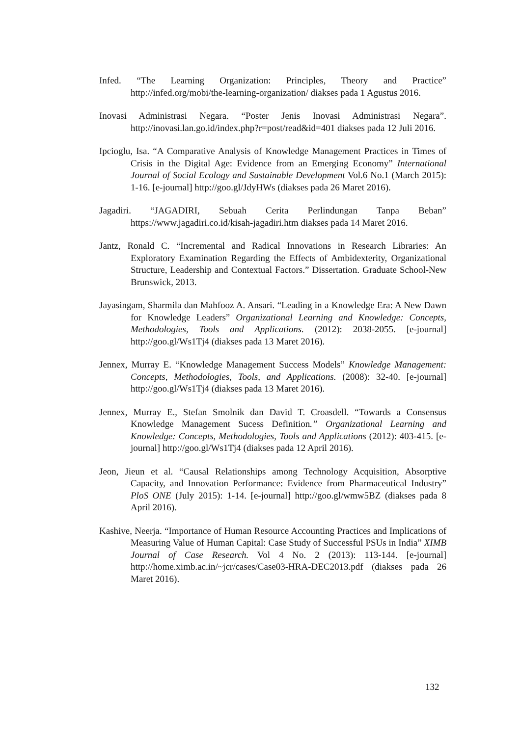Infed. “The Learning Organization: Principles, Theory and Practice” http://infed.org/mobi/the-learning-organization/ diakses pada 1 Agustus 2016.
Inovasi Administrasi Negara. “Poster Jenis Inovasi Administrasi Negara”. http://inovasi.lan.go.id/index.php?r=post/read&id=401 diakses pada 12 Juli 2016.
Ipcioglu, Isa. “A Comparative Analysis of Knowledge Management Practices in Times of Crisis in the Digital Age: Evidence from an Emerging Economy” International Journal of Social Ecology and Sustainable Development Vol.6 No.1 (March 2015): 1-16. [e-journal] http://goo.gl/JdyHWs (diakses pada 26 Maret 2016).
Jagadiri. “JAGADIRI, Sebuah Cerita Perlindungan Tanpa Beban” https://www.jagadiri.co.id/kisah-jagadiri.htm diakses pada 14 Maret 2016.
Jantz, Ronald C. “Incremental and Radical Innovations in Research Libraries: An Exploratory Examination Regarding the Effects of Ambidexterity, Organizational Structure, Leadership and Contextual Factors.” Dissertation. Graduate School-New Brunswick, 2013.
Jayasingam, Sharmila dan Mahfooz A. Ansari. “Leading in a Knowledge Era: A New Dawn for Knowledge Leaders” Organizational Learning and Knowledge: Concepts, Methodologies, Tools and Applications. (2012): 2038-2055. [e-journal] http://goo.gl/Ws1Tj4 (diakses pada 13 Maret 2016).
Jennex, Murray E. “Knowledge Management Success Models” Knowledge Management: Concepts, Methodologies, Tools, and Applications. (2008): 32-40. [e-journal] http://goo.gl/Ws1Tj4 (diakses pada 13 Maret 2016).
Jennex, Murray E., Stefan Smolnik dan David T. Croasdell. “Towards a Consensus Knowledge Management Sucess Definition.” Organizational Learning and Knowledge: Concepts, Methodologies, Tools and Applications (2012): 403-415. [e-journal] http://goo.gl/Ws1Tj4 (diakses pada 12 April 2016).
Jeon, Jieun et al. “Causal Relationships among Technology Acquisition, Absorptive Capacity, and Innovation Performance: Evidence from Pharmaceutical Industry” PloS ONE (July 2015): 1-14. [e-journal] http://goo.gl/wmw5BZ (diakses pada 8 April 2016).
Kashive, Neerja. “Importance of Human Resource Accounting Practices and Implications of Measuring Value of Human Capital: Case Study of Successful PSUs in India” XIMB Journal of Case Research. Vol 4 No. 2 (2013): 113-144. [e-journal] http://home.ximb.ac.in/~jcr/cases/Case03-HRA-DEC2013.pdf (diakses pada 26 Maret 2016).
132